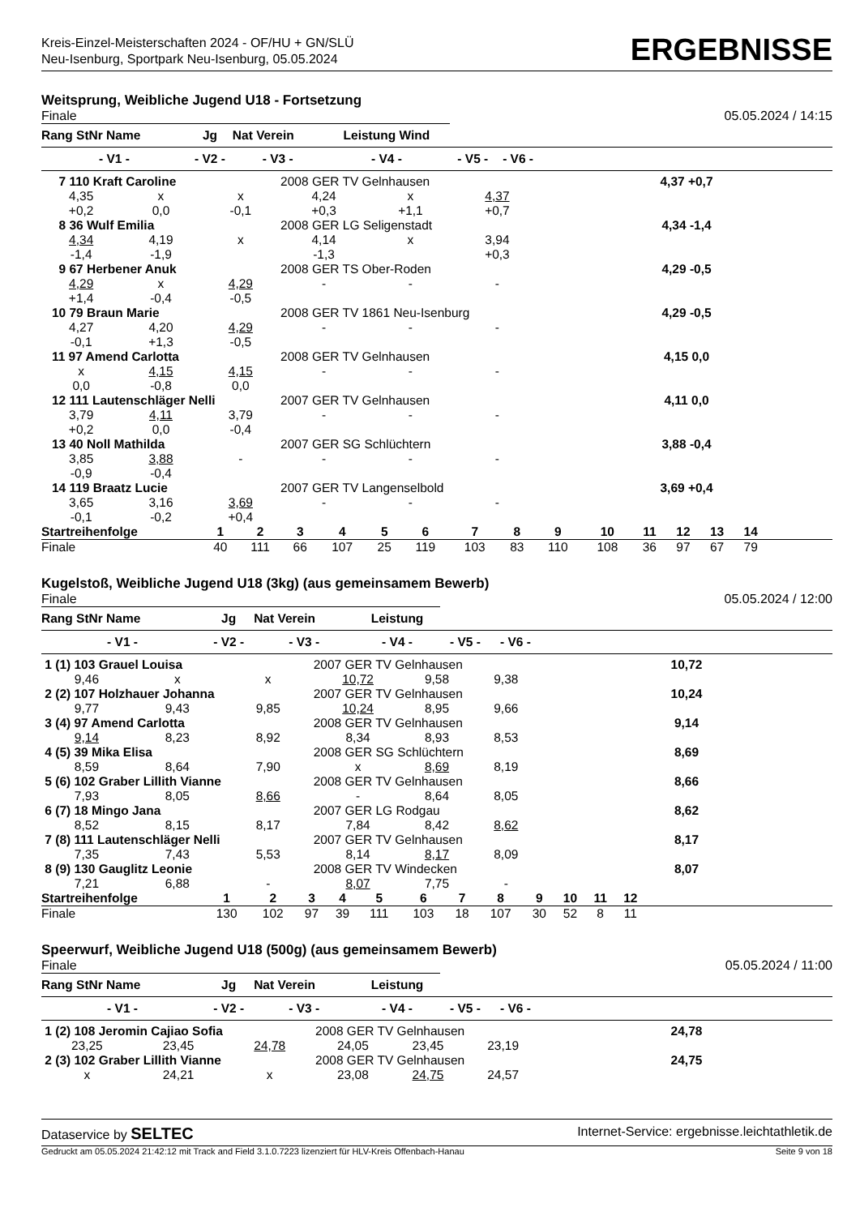Kreis-Einzel-Meisterschaften 2024 - OF/HU + GN/SLÜ
Neu-Isenburg, Sportpark Neu-Isenburg, 05.05.2024
ERGEBNISSE
Weitsprung, Weibliche Jugend U18 - Fortsetzung
Finale 05.05.2024 / 14:15
| Rang StNr Name | Jg | Nat Verein | Leistung Wind | | | |
| --- | --- | --- | --- | --- | --- | --- |
| - V1 - | - V2 - | - V3 - | - V4 - | - V5 - | - V6 - | |
| 7 110 Kraft Caroline | | | 2008 GER TV Gelnhausen | | | 4,37 +0,7 |
| 4,35 | x | x | 4,24 | x | 4,37 | |
| +0,2 | 0,0 | -0,1 | +0,3 | +1,1 | +0,7 | |
| 8 36 Wulf Emilia | | | 2008 GER LG Seligenstadt | | | 4,34 -1,4 |
| 4,34 | 4,19 | x | 4,14 | x | 3,94 | |
| -1,4 | -1,9 | | -1,3 | | +0,3 | |
| 9 67 Herbener Anuk | | | 2008 GER TS Ober-Roden | | | 4,29 -0,5 |
| 4,29 | x | 4,29 | - | - | - | |
| +1,4 | -0,4 | -0,5 | | | | |
| 10 79 Braun Marie | | | 2008 GER TV 1861 Neu-Isenburg | | | 4,29 -0,5 |
| 4,27 | 4,20 | 4,29 | - | - | - | |
| -0,1 | +1,3 | -0,5 | | | | |
| 11 97 Amend Carlotta | | | 2008 GER TV Gelnhausen | | | 4,15 0,0 |
| x | 4,15 | 4,15 | - | - | - | |
| 0,0 | -0,8 | 0,0 | | | | |
| 12 111 Lautenschläger Nelli | | | 2007 GER TV Gelnhausen | | | 4,11 0,0 |
| 3,79 | 4,11 | 3,79 | - | - | - | |
| +0,2 | 0,0 | -0,4 | | | | |
| 13 40 Noll Mathilda | | | 2007 GER SG Schlüchtern | | | 3,88 -0,4 |
| 3,85 | 3,88 | - | - | - | - | |
| -0,9 | -0,4 | | | | | |
| 14 119 Braatz Lucie | | | 2007 GER TV Langenselbold | | | 3,69 +0,4 |
| 3,65 | 3,16 | 3,69 | - | - | - | |
| -0,1 | -0,2 | +0,4 | | | | |
| Startreihenfolge | 1 | 2 | 3 | 4 | 5 | 6 | 7 | 8 | 9 | 10 | 11 | 12 | 13 | 14 | |
| Finale | 40 | 111 | 66 | 107 | 25 | 119 | 103 | 83 | 110 | 108 | 36 | 97 | 67 | 79 | |
Kugelstoß, Weibliche Jugend U18 (3kg) (aus gemeinsamem Bewerb)
Finale 05.05.2024 / 12:00
| Rang StNr Name | Jg | Nat Verein | Leistung | | | |
| --- | --- | --- | --- | --- | --- | --- |
| - V1 - | - V2 - | - V3 - | - V4 - | - V5 - | - V6 - | |
| 1 (1) 103 Grauel Louisa | | | 2007 GER TV Gelnhausen | | | 10,72 |
| 9,46 | x | x | 10,72 | 9,58 | 9,38 | |
| 2 (2) 107 Holzhauer Johanna | | | 2007 GER TV Gelnhausen | | | 10,24 |
| 9,77 | 9,43 | 9,85 | 10,24 | 8,95 | 9,66 | |
| 3 (4) 97 Amend Carlotta | | | 2008 GER TV Gelnhausen | | | 9,14 |
| 9,14 | 8,23 | 8,92 | 8,34 | 8,93 | 8,53 | |
| 4 (5) 39 Mika Elisa | | | 2008 GER SG Schlüchtern | | | 8,69 |
| 8,59 | 8,64 | 7,90 | x | 8,69 | 8,19 | |
| 5 (6) 102 Graber Lillith Vianne | | | 2008 GER TV Gelnhausen | | | 8,66 |
| 7,93 | 8,05 | 8,66 | - | 8,64 | 8,05 | |
| 6 (7) 18 Mingo Jana | | | 2007 GER LG Rodgau | | | 8,62 |
| 8,52 | 8,15 | 8,17 | 7,84 | 8,42 | 8,62 | |
| 7 (8) 111 Lautenschläger Nelli | | | 2007 GER TV Gelnhausen | | | 8,17 |
| 7,35 | 7,43 | 5,53 | 8,14 | 8,17 | 8,09 | |
| 8 (9) 130 Gauglitz Leonie | | | 2008 GER TV Windecken | | | 8,07 |
| 7,21 | 6,88 | - | 8,07 | 7,75 | - | |
| Startreihenfolge | 1 | 2 | 3 | 4 | 5 | 6 | 7 | 8 | 9 | 10 | 11 | 12 | |
| Finale | 130 | 102 | 97 | 39 | 111 | 103 | 18 | 107 | 30 | 52 | 8 | 11 | |
Speerwurf, Weibliche Jugend U18 (500g) (aus gemeinsamem Bewerb)
Finale 05.05.2024 / 11:00
| Rang StNr Name | Jg | Nat Verein | Leistung | | | |
| --- | --- | --- | --- | --- | --- | --- |
| - V1 - | - V2 - | - V3 - | - V4 - | - V5 - | - V6 - | |
| 1 (2) 108 Jeromin Cajiao Sofia | | | 2008 GER TV Gelnhausen | | | 24,78 |
| 23,25 | 23,45 | 24,78 | 24,05 | 23,45 | 23,19 | |
| 2 (3) 102 Graber Lillith Vianne | | | 2008 GER TV Gelnhausen | | | 24,75 |
| x | 24,21 | x | 23,08 | 24,75 | 24,57 | |
Dataservice by SELTEC Internet-Service: ergebnisse.leichtathletik.de
Gedruckt am 05.05.2024 21:42:12 mit Track and Field 3.1.0.7223 lizenziert für HLV-Kreis Offenbach-Hanau Seite 9 von 18